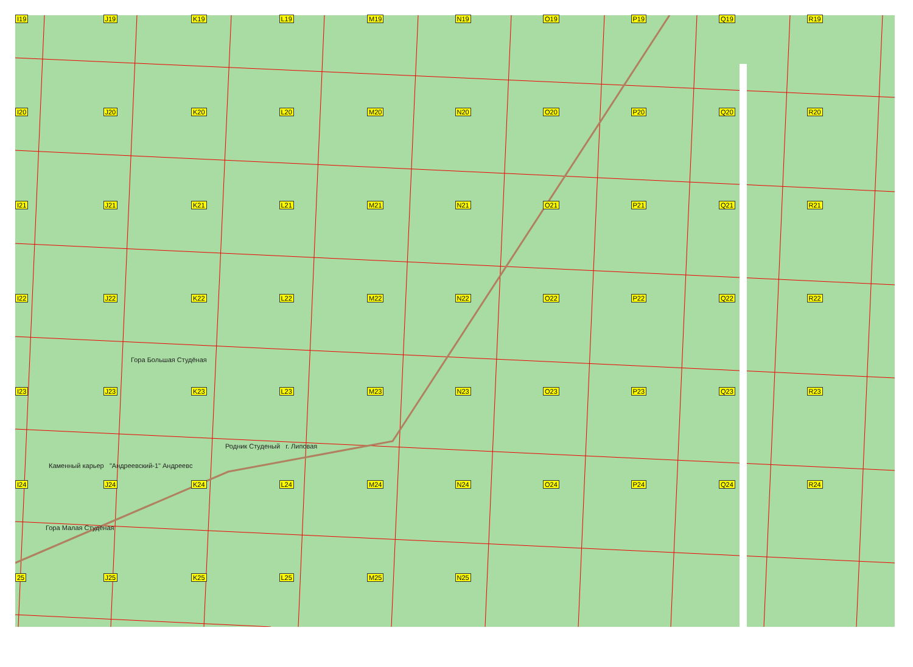I19
J19
K19
L19
M19
N19
O19
P19
Q19
R19
I20
J20
K20
L20
M20
N20
O20
P20
Q20
R20
I21
J21
K21
L21
M21
N21
O21
P21
Q21
R21
I22
J22
K22
L22
M22
N22
O22
P22
Q22
R22
I23
J23
K23
L23
M23
N23
O23
P23
Q23
R23
I24
J24
K24
L24
M24
N24
O24
P24
Q24
R24
25
J25
K25
L25
M25
N25
Гора Большая Студёная
Родник Студеный г. Липовая
Каменный карьер "Андреевский-1" Андреевс
Гора Малая Студёная